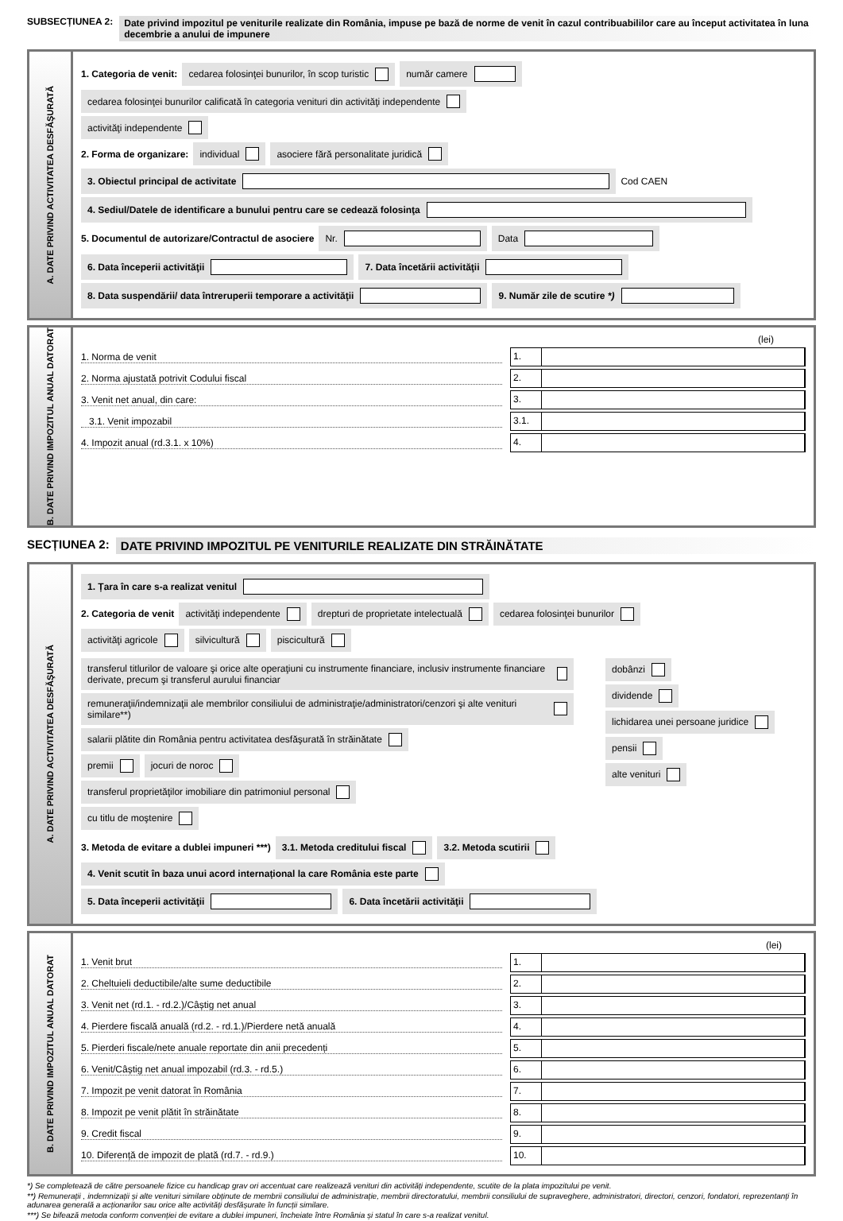SUBSECȚIUNEA 2: Date privind impozitul pe veniturile realizate din România, impuse pe bază de norme de venit în cazul contribuabililor care au început activitatea în luna decembrie a anului de impunere
A. DATE PRIVIND ACTIVITATEA DESFĂŞURATĂ
1. Categoria de venit: cedarea folosinţei bunurilor, în scop turistic număr camere
cedarea folosinţei bunurilor calificată în categoria venituri din activităţi independente
activităţi independente
2. Forma de organizare: individual asociere fără personalitate juridică
3. Obiectul principal de activitate Cod CAEN
4. Sediul/Datele de identificare a bunului pentru care se cedează folosinţa
5. Documentul de autorizare/Contractul de asociere Nr. Data
6. Data începerii activităţii 7. Data încetării activităţii
8. Data suspendării/ data întreruperii temporare a activităţii 9. Număr zile de scutire *)
B. DATE PRIVIND IMPOZITUL ANUAL DATORAT
(lei)
1. Norma de venit
1.
2. Norma ajustată potrivit Codului fiscal
2.
3. Venit net anual, din care:
3.
3.1. Venit impozabil
3.1.
4. Impozit anual (rd.3.1. x 10%)
4.
SECȚIUNEA 2: DATE PRIVIND IMPOZITUL PE VENITURILE REALIZATE DIN STRĂINĂTATE
A. DATE PRIVIND ACTIVITATEA DESFĂŞURATĂ
1. Țara în care s-a realizat venitul
2. Categoria de venit activităţi independente drepturi de proprietate intelectuală cedarea folosinţei bunurilor
activităţi agricole silvicultură piscicultură
transferul titlurilor de valoare şi orice alte operaţiuni cu instrumente financiare, inclusiv instrumente financiare derivate, precum şi transferul aurului financiar
remuneraţii/indemnizaţii ale membrilor consiliului de administraţie/administratori/cenzori şi alte venituri similare**)
salarii plătite din România pentru activitatea desfăşurată în străinătate
premii jocuri de noroc
transferul proprietăţilor imobiliare din patrimoniul personal
cu titlu de moştenire
dobânzi
dividende
lichidarea unei persoane juridice
pensii
alte venituri
3. Metoda de evitare a dublei impuneri ***) 3.1. Metoda creditului fiscal 3.2. Metoda scutirii
4. Venit scutit în baza unui acord internațional la care România este parte
5. Data începerii activităţii 6. Data încetării activităţii
B. DATE PRIVIND IMPOZITUL ANUAL DATORAT
(lei)
1. Venit brut
1.
2. Cheltuieli deductibile/alte sume deductibile
2.
3. Venit net (rd.1. - rd.2.)/Câștig net anual
3.
4. Pierdere fiscală anuală (rd.2. - rd.1.)/Pierdere netă anuală
4.
5. Pierderi fiscale/nete anuale reportate din anii precedenți
5.
6. Venit/Câștig net anual impozabil (rd.3. - rd.5.)
6.
7. Impozit pe venit datorat în România
7.
8. Impozit pe venit plătit în străinătate
8.
9. Credit fiscal
9.
10. Diferență de impozit de plată (rd.7. - rd.9.)
10.
*) Se completează de către persoanele fizice cu handicap grav ori accentuat care realizează venituri din activități independente, scutite de la plata impozitului pe venit.
**) Remunerații , indemnizații și alte venituri similare obținute de membrii consiliului de administrație, membrii directoratului, membrii consiliului de supraveghere, administratori, directori, cenzori, fondatori, reprezentanți în adunarea generală a acționarilor sau orice alte activități desfășurate în funcții similare.
***) Se bifează metoda conform convenției de evitare a dublei impuneri, încheiate între România și statul în care s-a realizat venitul.